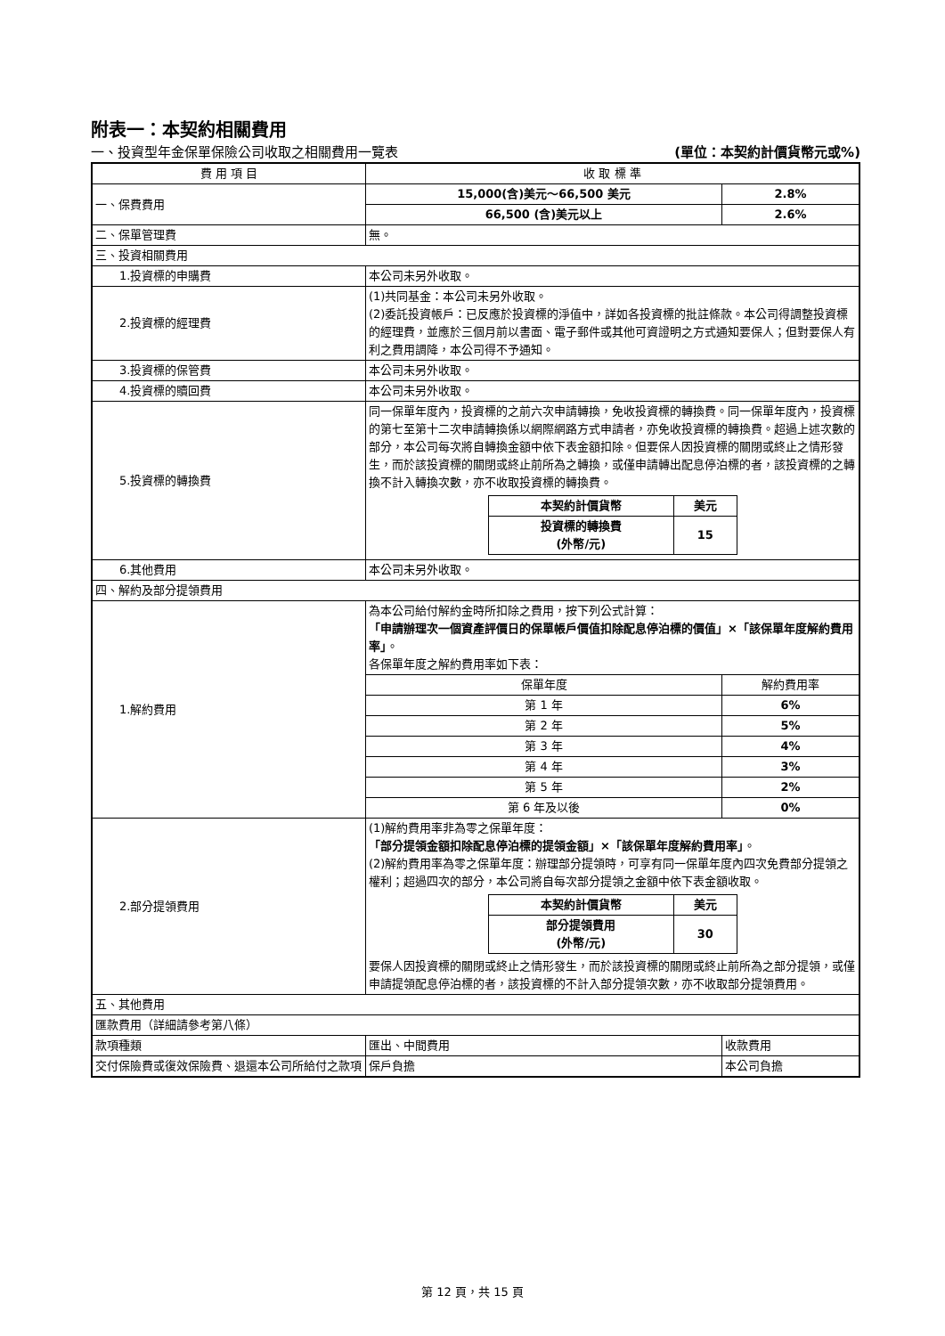附表一：本契約相關費用
一、投資型年金保單保險公司收取之相關費用一覽表 (單位：本契約計價貨幣元或%)
| 費 用 項 目 | 收 取 標 準 | |
| 一、保費費用 | 15,000(含)美元～66,500 美元 | 2.8% |
| | 66,500 (含)美元以上 | 2.6% |
| 二、保單管理費 | 無。 | |
| 三、投資相關費用 | | |
| 1.投資標的申購費 | 本公司未另外收取。 | |
| 2.投資標的經理費 | (1)共同基金：本公司未另外收取。 (2)委託投資帳戶：已反應於投資標的淨值中，詳如各投資標的批註條款。本公司得調整投資標的經理費，並應於三個月前以書面、電子郵件或其他可資證明之方式通知要保人；但對要保人有利之費用調降，本公司得不予通知。 | |
| 3.投資標的保管費 | 本公司未另外收取。 | |
| 4.投資標的贖回費 | 本公司未另外收取。 | |
| 5.投資標的轉換費 | 同一保單年度內，投資標的之前六次申請轉換，免收投資標的轉換費。同一保單年度內，投資標的第七至第十二次申請轉換係以網際網路方式申請者，亦免收投資標的轉換費。超過上述次數的部分，本公司每次將自轉換金額中依下表金額扣除。但要保人因投資標的關閉或終止之情形發生，而於該投資標的關閉或終止前所為之轉換，或僅申請轉出配息停泊標的者，該投資標的之轉換不計入轉換次數，亦不收取投資標的轉換費。 / 本契約計價貨幣 / 美元 / / 投資標的轉換費 (外幣/元) / 15 / | |
| 6.其他費用 | 本公司未另外收取。 | |
| 四、解約及部分提領費用 | | |
| 1.解約費用 | 為本公司給付解約金時所扣除之費用，按下列公式計算： 「申請辦理次一個資產評價日的保單帳戶價值扣除配息停泊標的價值」×「該保單年度解約費用率」 。 各保單年度之解約費用率如下表： | |
| | 保單年度 | 解約費用率 |
| | 第 1 年 | 6% |
| | 第 2 年 | 5% |
| | 第 3 年 | 4% |
| | 第 4 年 | 3% |
| | 第 5 年 | 2% |
| | 第 6 年及以後 | 0% |
| 2.部分提領費用 | (1)解約費用率非為零之保單年度： 「部分提領金額扣除配息停泊標的提領金額」×「該保單年度解約費用率」 。 (2)解約費用率為零之保單年度：辦理部分提領時，可享有同一保單年度內四次免費部分提領之權利；超過四次的部分，本公司將自每次部分提領之金額中依下表金額收取。 / 本契約計價貨幣 / 美元 / / 部分提領費用 (外幣/元) / 30 / 要保人因投資標的關閉或終止之情形發生，而於該投資標的關閉或終止前所為之部分提領，或僅申請提領配息停泊標的者，該投資標的不計入部分提領次數，亦不收取部分提領費用。 | |
| 五、其他費用 | | |
| 匯款費用（詳細請參考第八條） | | |
| 款項種類 | 匯出、中間費用 | 收款費用 |
| 交付保險費或復效保險費、退還本公司所給付之款項 | 保戶負擔 | 本公司負擔 |
第 12 頁，共 15 頁